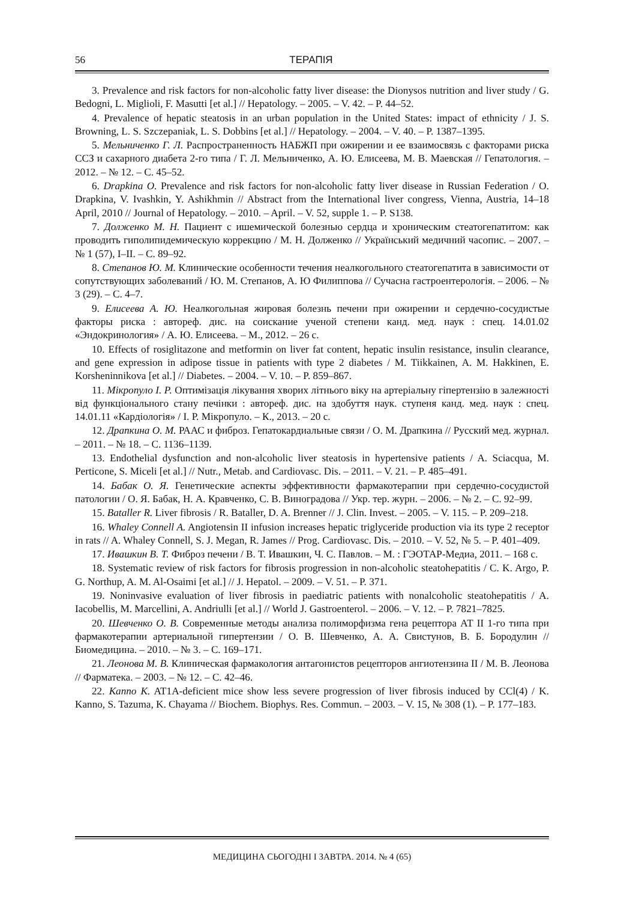56 ТЕРАПІЯ
3. Prevalence and risk factors for non-alcoholic fatty liver disease: the Dionysos nutrition and liver study / G. Bedogni, L. Miglioli, F. Masutti [et al.] // Hepatology. – 2005. – V. 42. – P. 44–52.
4. Prevalence of hepatic steatosis in an urban population in the United States: impact of ethnicity / J. S. Browning, L. S. Szczepaniak, L. S. Dobbins [et al.] // Hepatology. – 2004. – V. 40. – P. 1387–1395.
5. Мельниченко Г. Л. Распространенность НАБЖП при ожирении и ее взаимосвязь с факторами риска ССЗ и сахарного диабета 2-го типа / Г. Л. Мельниченко, А. Ю. Елисеева, М. В. Маевская // Гепатология. – 2012. – № 12. – С. 45–52.
6. Drapkina O. Prevalence and risk factors for non-alcoholic fatty liver disease in Russian Federation / O. Drapkina, V. Ivashkin, Y. Ashikhmin // Abstract from the International liver congress, Vienna, Austria, 14–18 April, 2010 // Journal of Hepatology. – 2010. – April. – V. 52, supple 1. – P. S138.
7. Долженко М. Н. Пациент с ишемической болезнью сердца и хроническим стеатогепатитом: как проводить гиполипидемическую коррекцию / М. Н. Долженко // Український медичний часопис. – 2007. – № 1 (57), I–II. – С. 89–92.
8. Степанов Ю. М. Клинические особенности течения неалкогольного стеатогепатита в зависимости от сопутствующих заболеваний / Ю. М. Степанов, А. Ю Филиппова // Сучасна гастроентерологія. – 2006. – № 3 (29). – С. 4–7.
9. Елисеева А. Ю. Неалкогольная жировая болезнь печени при ожирении и сердечно-сосудистые факторы риска : автореф. дис. на соискание ученой степени канд. мед. наук : спец. 14.01.02 «Эндокринология» / А. Ю. Елисеева. – М., 2012. – 26 с.
10. Effects of rosiglitazone and metformin on liver fat content, hepatic insulin resistance, insulin clearance, and gene expression in adipose tissue in patients with type 2 diabetes / M. Tiikkainen, A. M. Hakkinen, E. Korsheninnikova [et al.] // Diabetes. – 2004. – V. 10. – P. 859–867.
11. Мікропуло І. Р. Оптимізація лікування хворих літнього віку на артеріальну гіпертензію в залежності від функціонального стану печінки : автореф. дис. на здобуття наук. ступеня канд. мед. наук : спец. 14.01.11 «Кардіологія» / І. Р. Мікропуло. – К., 2013. – 20 с.
12. Драпкина О. М. РААС и фиброз. Гепатокардиальные связи / О. М. Драпкина // Русский мед. журнал. – 2011. – № 18. – С. 1136–1139.
13. Endothelial dysfunction and non-alcoholic liver steatosis in hypertensive patients / A. Sciacqua, M. Perticone, S. Miceli [et al.] // Nutr., Metab. and Cardiovasc. Dis. – 2011. – V. 21. – P. 485–491.
14. Бабак О. Я. Генетические аспекты эффективности фармакотерапии при сердечно-сосудистой патологии / О. Я. Бабак, Н. А. Кравченко, С. В. Виноградова // Укр. тер. журн. – 2006. – № 2. – С. 92–99.
15. Bataller R. Liver fibrosis / R. Bataller, D. A. Brenner // J. Clin. Invest. – 2005. – V. 115. – P. 209–218.
16. Whaley Connell A. Angiotensin II infusion increases hepatic triglyceride production via its type 2 receptor in rats // A. Whaley Connell, S. J. Megan, R. James // Prog. Cardiovasc. Dis. – 2010. – V. 52, № 5. – P. 401–409.
17. Ивашкин В. Т. Фиброз печени / В. Т. Ивашкин, Ч. С. Павлов. – М. : ГЭОТАР-Медиа, 2011. – 168 с.
18. Systematic review of risk factors for fibrosis progression in non-alcoholic steatohepatitis / C. K. Argo, P. G. Northup, A. M. Al-Osaimi [et al.] // J. Hepatol. – 2009. – V. 51. – P. 371.
19. Noninvasive evaluation of liver fibrosis in paediatric patients with nonalcoholic steatohepatitis / A. Iacobellis, M. Marcellini, A. Andriulli [et al.] // World J. Gastroenterol. – 2006. – V. 12. – P. 7821–7825.
20. Шевченко О. В. Современные методы анализа полиморфизма гена рецептора АТ II 1-го типа при фармакотерапии артериальной гипертензии / О. В. Шевченко, А. А. Свистунов, В. Б. Бородулин // Биомедицина. – 2010. – № 3. – С. 169–171.
21. Леонова М. В. Клиническая фармакология антагонистов рецепторов ангиотензина II / М. В. Леонова // Фарматека. – 2003. – № 12. – С. 42–46.
22. Kanno K. AT1A-deficient mice show less severe progression of liver fibrosis induced by CCl(4) / K. Kanno, S. Tazuma, K. Chayama // Biochem. Biophys. Res. Commun. – 2003. – V. 15, № 308 (1). – P. 177–183.
МЕДИЦИНА СЬОГОДНІ І ЗАВТРА. 2014. № 4 (65)